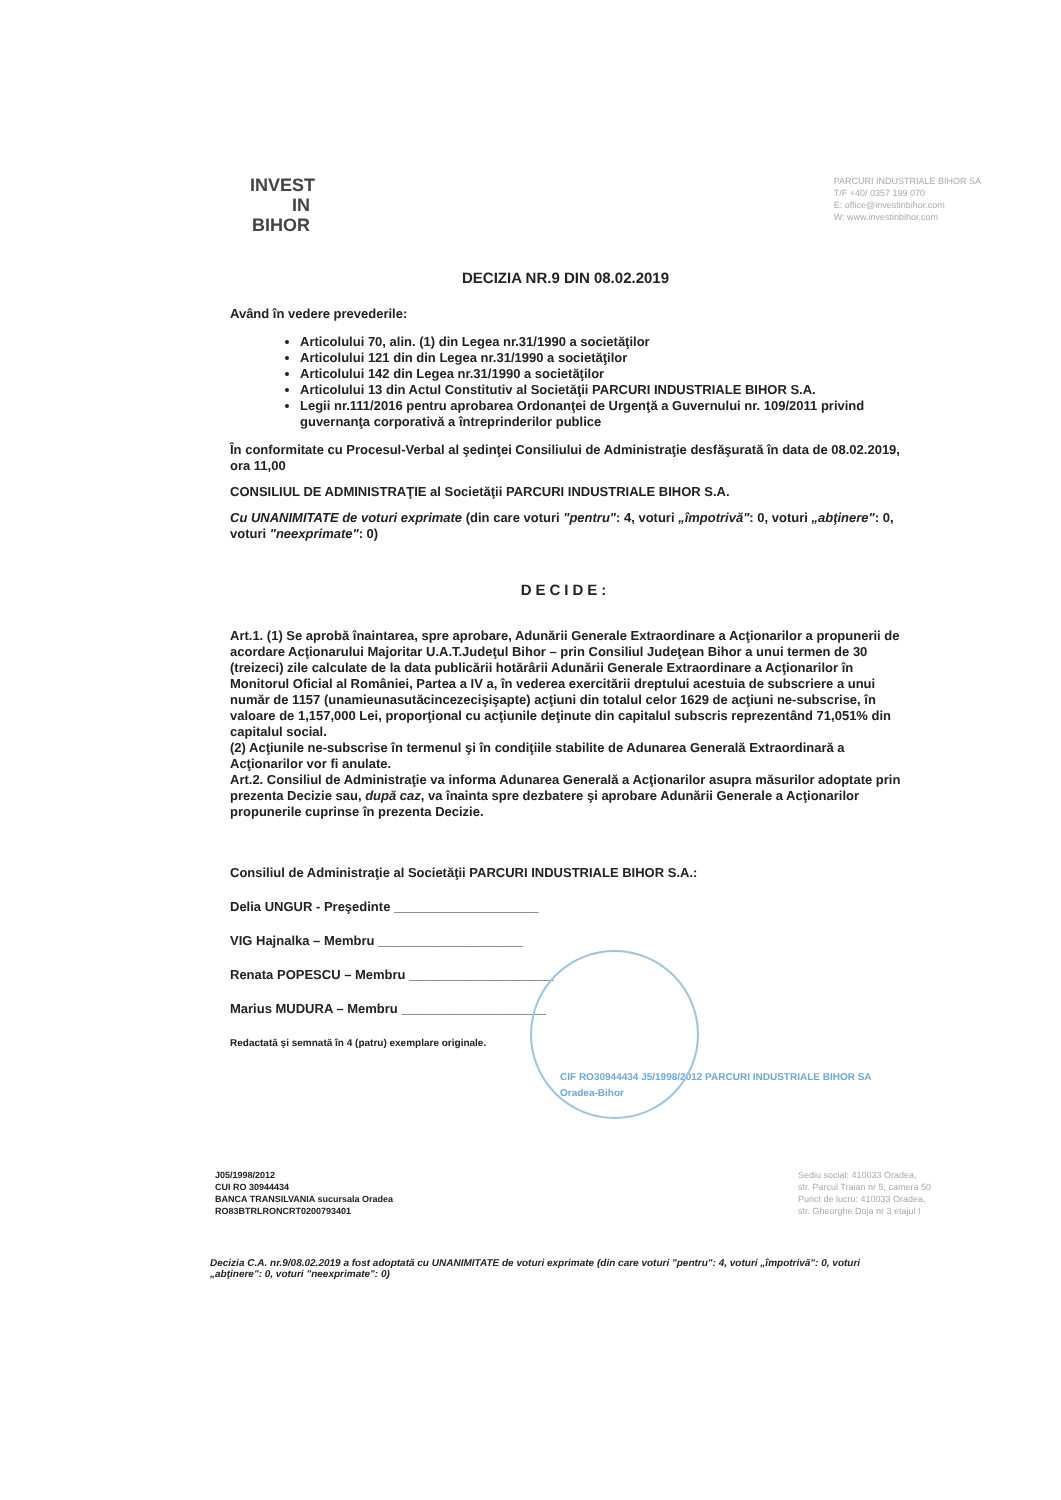INVEST
IN
BIHOR
PARCURI INDUSTRIALE BIHOR SA
T/F +40/ 0357 199 070
E: office@investinbihor.com
W: www.investinbihor.com
DECIZIA NR.9 DIN 08.02.2019
Având în vedere prevederile:
Articolului 70, alin. (1) din Legea nr.31/1990 a societăţilor
Articolului 121 din din Legea nr.31/1990 a societăţilor
Articolului 142 din Legea nr.31/1990 a societăţilor
Articolului 13 din Actul Constitutiv al Societăţii PARCURI INDUSTRIALE BIHOR S.A.
Legii nr.111/2016 pentru aprobarea Ordonanţei de Urgenţă a Guvernului nr. 109/2011 privind guvernanţa corporativă a întreprinderilor publice
În conformitate cu Procesul-Verbal al şedinţei Consiliului de Administraţie desfăşurată în data de 08.02.2019, ora 11,00
CONSILIUL DE ADMINISTRAŢIE al Societăţii PARCURI INDUSTRIALE BIHOR S.A.
Cu UNANIMITATE de voturi exprimate (din care voturi "pentru": 4, voturi „împotrivă": 0, voturi „abţinere": 0, voturi "neexprimate": 0)
DECIDE:
Art.1. (1) Se aprobă înaintarea, spre aprobare, Adunării Generale Extraordinare a Acţionarilor a propunerii de acordare Acţionarului Majoritar U.A.T.Judeţul Bihor – prin Consiliul Judeţean Bihor a unui termen de 30 (treizeci) zile calculate de la data publicării hotărârii Adunării Generale Extraordinare a Acţionarilor în Monitorul Oficial al României, Partea a IV a, în vederea exercitării dreptului acestuia de subscriere a unui număr de 1157 (unamieunasutăcincezecişişapte) acţiuni din totalul celor 1629 de acţiuni ne-subscrise, în valoare de 1,157,000 Lei, proporţional cu acţiunile deţinute din capitalul subscris reprezentând 71,051% din capitalul social.
(2) Acţiunile ne-subscrise în termenul şi în condiţiile stabilite de Adunarea Generală Extraordinară a Acţionarilor vor fi anulate.
Art.2. Consiliul de Administraţie va informa Adunarea Generală a Acţionarilor asupra măsurilor adoptate prin prezenta Decizie sau, după caz, va înainta spre dezbatere şi aprobare Adunării Generale a Acţionarilor propunerile cuprinse în prezenta Decizie.
Consiliul de Administraţie al Societăţii PARCURI INDUSTRIALE BIHOR S.A.:
Delia UNGUR - Preşedinte ____________________
VIG Hajnalka – Membru ____________________
Renata POPESCU – Membru ____________________
Marius MUDURA – Membru ____________________
Redactată şi semnată în 4 (patru) exemplare originale.
CIF RO30944434 J5/1998/2012 PARCURI INDUSTRIALE BIHOR SA Oradea-Bihor
J05/1998/2012
CUI RO 30944434
BANCA TRANSILVANIA sucursala Oradea
RO83BTRLRONCRT0200793401
Sediu social: 410033 Oradea,
str. Parcul Traian nr 5, camera 50
Punct de lucru: 410033 Oradea,
str. Gheorghe Doja nr 3 etajul I
Decizia C.A. nr.9/08.02.2019 a fost adoptată cu UNANIMITATE de voturi exprimate (din care voturi "pentru": 4, voturi „împotrivă": 0, voturi „abţinere": 0, voturi "neexprimate": 0)